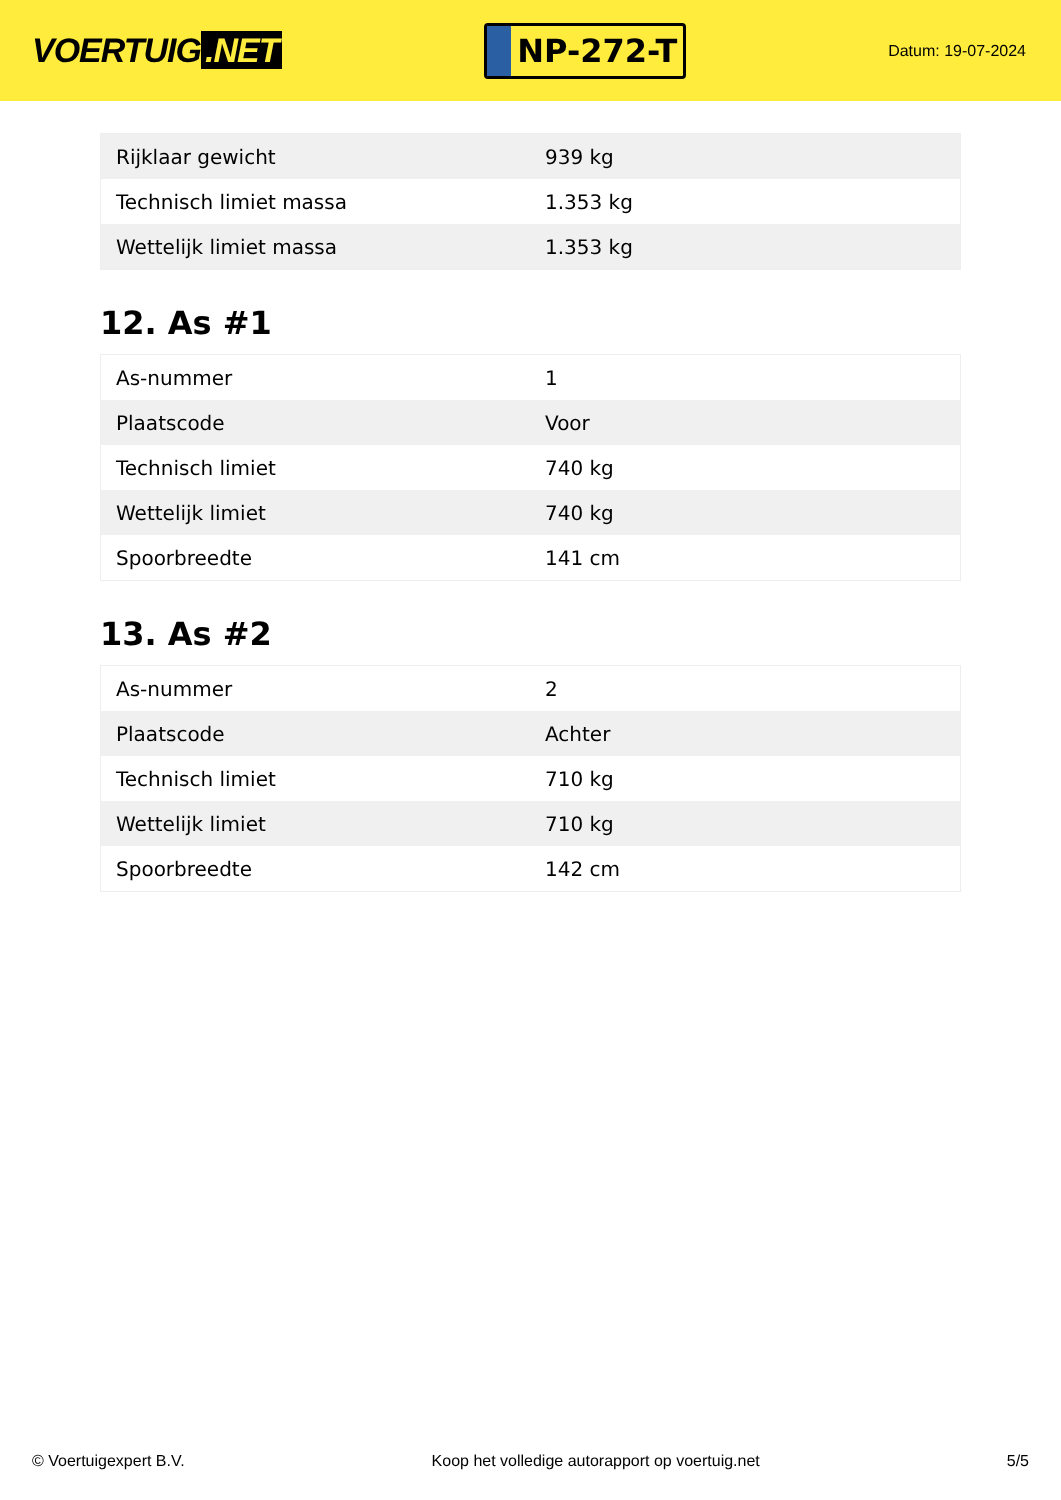VOERTUIG.NET
NP-272-T
Datum: 19-07-2024
| Rijklaar gewicht | 939 kg |
| Technisch limiet massa | 1.353 kg |
| Wettelijk limiet massa | 1.353 kg |
12. As #1
| As-nummer | 1 |
| Plaatscode | Voor |
| Technisch limiet | 740 kg |
| Wettelijk limiet | 740 kg |
| Spoorbreedte | 141 cm |
13. As #2
| As-nummer | 2 |
| Plaatscode | Achter |
| Technisch limiet | 710 kg |
| Wettelijk limiet | 710 kg |
| Spoorbreedte | 142 cm |
© Voertuigexpert B.V. Koop het volledige autorapport op voertuig.net 5/5